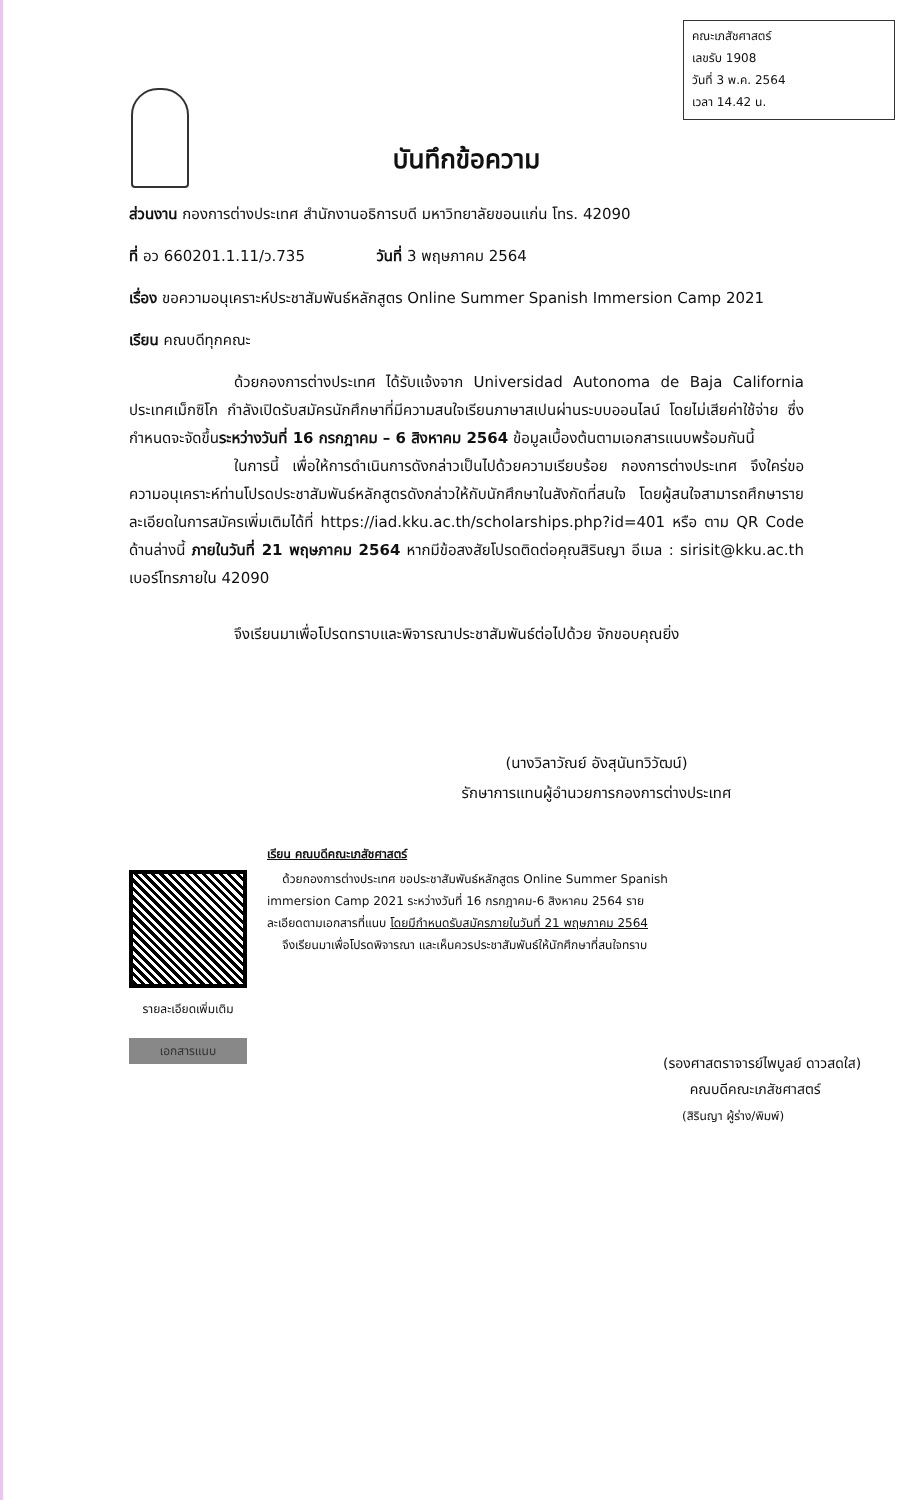คณะเภสัชศาสตร์
เลขรับ 1908
วันที่ 3 พ.ค. 2564
เวลา 14.42 น.
บันทึกข้อความ
ส่วนงาน กองการต่างประเทศ สำนักงานอธิการบดี มหาวิทยาลัยขอนแก่น โทร. 42090
ที่ อว 660201.1.11/ว.735 วันที่ 3 พฤษภาคม 2564
เรื่อง ขอความอนุเคราะห์ประชาสัมพันธ์หลักสูตร Online Summer Spanish Immersion Camp 2021
เรียน คณบดีทุกคณะ
ด้วยกองการต่างประเทศ ได้รับแจ้งจาก Universidad Autonoma de Baja California ประเทศเม็กซิโก กำลังเปิดรับสมัครนักศึกษาที่มีความสนใจเรียนภาษาสเปนผ่านระบบออนไลน์ โดยไม่เสียค่าใช้จ่าย ซึ่งกำหนดจะจัดขึ้นระหว่างวันที่ 16 กรกฎาคม – 6 สิงหาคม 2564 ข้อมูลเบื้องต้นตามเอกสารแนบพร้อมกันนี้
ในการนี้ เพื่อให้การดำเนินการดังกล่าวเป็นไปด้วยความเรียบร้อย กองการต่างประเทศ จึงใคร่ขอความอนุเคราะห์ท่านโปรดประชาสัมพันธ์หลักสูตรดังกล่าวให้กับนักศึกษาในสังกัดที่สนใจ โดยผู้สนใจสามารถศึกษารายละเอียดในการสมัครเพิ่มเติมได้ที่ https://iad.kku.ac.th/scholarships.php?id=401 หรือ ตาม QR Code ด้านล่างนี้ ภายในวันที่ 21 พฤษภาคม 2564 หากมีข้อสงสัยโปรดติดต่อคุณสิรินญา อีเมล : sirisit@kku.ac.th เบอร์โทรภายใน 42090
จึงเรียนมาเพื่อโปรดทราบและพิจารณาประชาสัมพันธ์ต่อไปด้วย จักขอบคุณยิ่ง
(นางวิลาวัณย์ อังสุนันทวิวัฒน์)
รักษาการแทนผู้อำนวยการกองการต่างประเทศ
รายละเอียดเพิ่มเติม
เอกสารแนบ
เรียน คณบดีคณะเภสัชศาสตร์
ด้วยกองการต่างประเทศ ขอประชาสัมพันธ์หลักสูตร Online Summer Spanish immersion Camp 2021 ระหว่างวันที่ 16 กรกฎาคม-6 สิงหาคม 2564 รายละเอียดตามเอกสารที่แนบ โดยมีกำหนดรับสมัครภายในวันที่ 21 พฤษภาคม 2564
จึงเรียนมาเพื่อโปรดพิจารณา และเห็นควรประชาสัมพันธ์ให้นักศึกษาที่สนใจทราบ
(รองศาสตราจารย์ไพบูลย์ ดาวสดใส)
คณบดีคณะเภสัชศาสตร์
(สิรินญา ผู้ร่าง/พิมพ์)